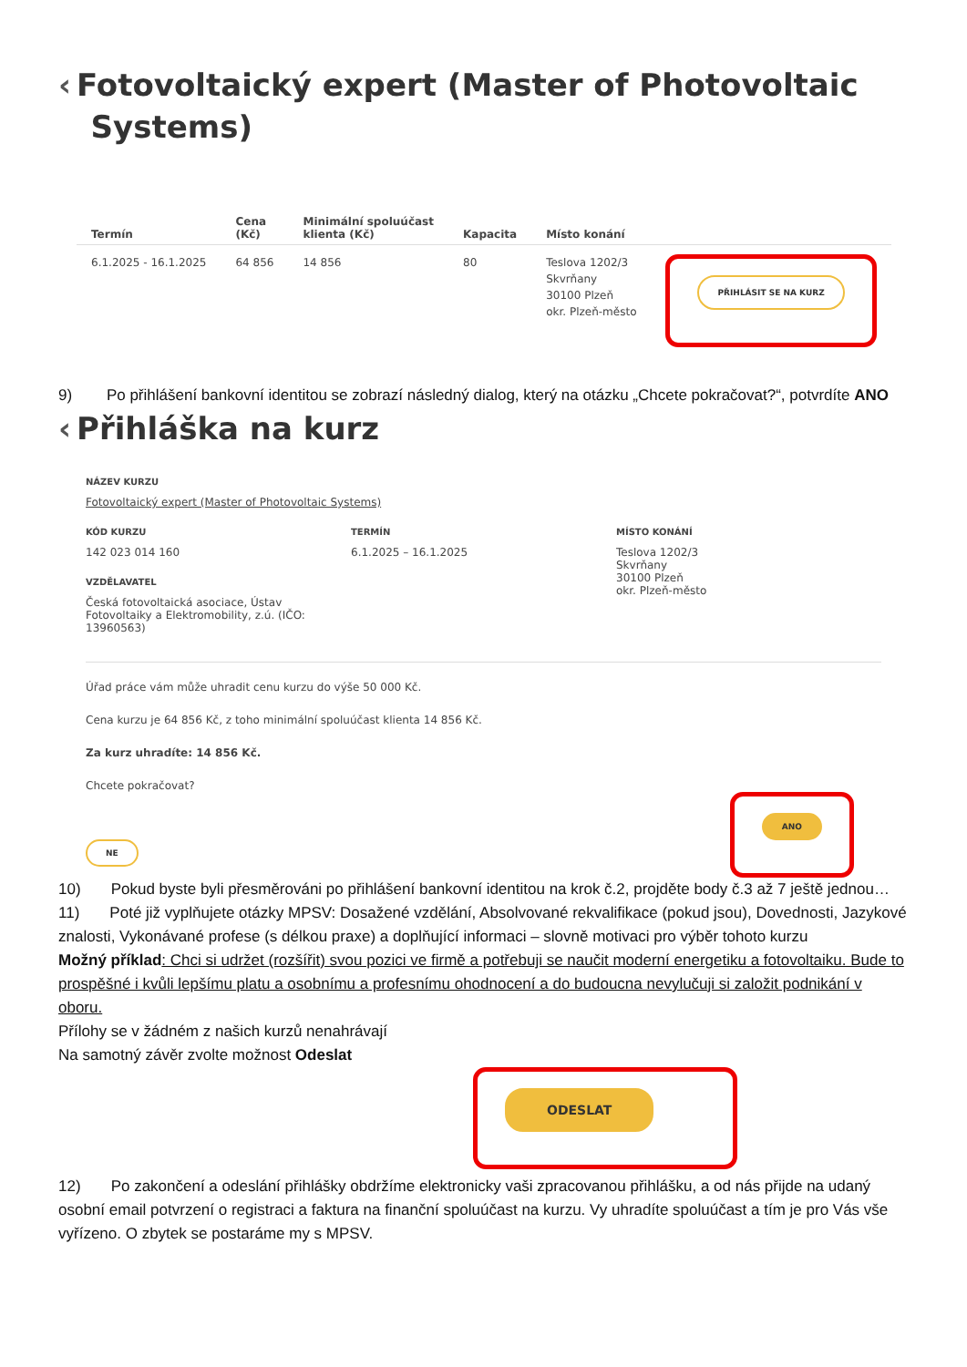‹ Fotovoltaický expert (Master of Photovoltaic
Systems)
| Termín | Cena (Kč) | Minimální spoluúčast klienta (Kč) | Kapacita | Místo konání | |
| --- | --- | --- | --- | --- | --- |
| 6.1.2025 - 16.1.2025 | 64 856 | 14 856 | 80 | Teslova 1202/3 Skvrňany 30100 Plzeň okr. Plzeň-město | PŘIHLÁSIT SE NA KURZ |
9) Po přihlášení bankovní identitou se zobrazí následný dialog, který na otázku „Chcete pokračovat?“, potvrdíte ANO
‹ Přihláška na kurz
NÁZEV KURZU
Fotovoltaický expert (Master of Photovoltaic Systems)
KÓD KURZU
142 023 014 160
VZDĚLAVATEL
Česká fotovoltaická asociace, Ústav
Fotovoltaiky a Elektromobility, z.ú. (IČO:
13960563)
TERMÍN
6.1.2025 – 16.1.2025
MÍSTO KONÁNÍ
Teslova 1202/3
Skvrňany
30100 Plzeň
okr. Plzeň-město
Úřad práce vám může uhradit cenu kurzu do výše 50 000 Kč.
Cena kurzu je 64 856 Kč, z toho minimální spoluúčast klienta 14 856 Kč.
Za kurz uhradíte: 14 856 Kč.
Chcete pokračovat?
NE
ANO
10) Pokud byste byli přesměrováni po přihlášení bankovní identitou na krok č.2, projděte body č.3 až 7 ještě jednou…
11) Poté již vyplňujete otázky MPSV: Dosažené vzdělání, Absolvované rekvalifikace (pokud jsou), Dovednosti, Jazykové znalosti, Vykonávané profese (s délkou praxe) a doplňující informaci – slovně motivaci pro výběr tohoto kurzu
Možný příklad: Chci si udržet (rozšířit) svou pozici ve firmě a potřebuji se naučit moderní energetiku a fotovoltaiku. Bude to prospěšné i kvůli lepšímu platu a osobnímu a profesnímu ohodnocení a do budoucna nevylučuji si založit podnikání v oboru.
Přílohy se v žádném z našich kurzů nenahrávají
Na samotný závěr zvolte možnost Odeslat
ODESLAT
12) Po zakončení a odeslání přihlášky obdržíme elektronicky vaši zpracovanou přihlášku, a od nás přijde na udaný osobní email potvrzení o registraci a faktura na finanční spoluúčast na kurzu. Vy uhradíte spoluúčast a tím je pro Vás vše vyřízeno. O zbytek se postaráme my s MPSV.